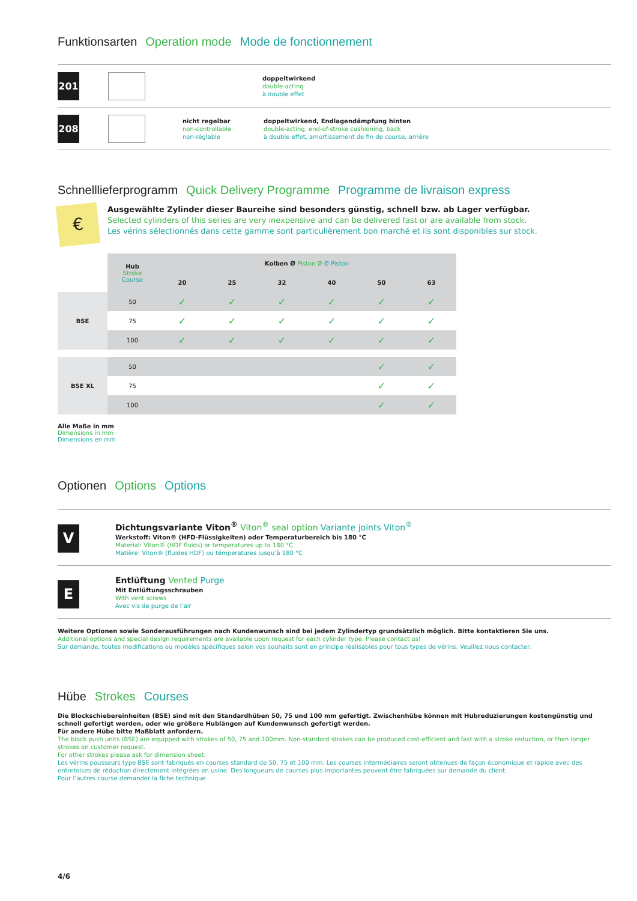Funktionsarten Operation mode Mode de fonctionnement
201
doppeltwirkend
double-acting
à double effet
208
nicht regelbar
non-controllable
non-réglable
doppeltwirkend, Endlagendämpfung hinten
double-acting, end-of-stroke cushioning, back
à double effet, amortissement de fin de course, arrière
Schnelllieferprogramm Quick Delivery Programme Programme de livraison express
€
Ausgewählte Zylinder dieser Baureihe sind besonders günstig, schnell bzw. ab Lager verfügbar.
Selected cylinders of this series are very inexpensive and can be delivered fast or are available from stock.
Les vérins sélectionnés dans cette gamme sont particulièrement bon marché et ils sont disponibles sur stock.
| | Hub Stroke Course | Kolben Ø Piston Ø Ø Piston | | | | | |
| --- | --- | --- | --- | --- | --- | --- | --- |
| | | 20 | 25 | 32 | 40 | 50 | 63 |
| BSE | 50 | ✓ | ✓ | ✓ | ✓ | ✓ | ✓ |
| | 75 | ✓ | ✓ | ✓ | ✓ | ✓ | ✓ |
| | 100 | ✓ | ✓ | ✓ | ✓ | ✓ | ✓ |
| BSE XL | 50 | | | | | ✓ | ✓ |
| | 75 | | | | | ✓ | ✓ |
| | 100 | | | | | ✓ | ✓ |
Alle Maße in mm
Dimensions in mm
Dimensions en mm
Optionen Options Options
V
Dichtungsvariante Viton<sup>®</sup> Viton<sup>®</sup> seal option Variante joints Viton<sup>®</sup>
Werkstoff: Viton® (HFD-Flüssigkeiten) oder Temperaturbereich bis 180 °C
Material: Viton® (HDF fluids) or temperatures up to 180 °C
Matière: Viton® (fluides HDF) ou témperatures jusqu‘à 180 °C
E
Entlüftung Vented Purge
Mit Entlüftungsschrauben
With vent screws
Avec vis de purge de l’air
Weitere Optionen sowie Sonderausführungen nach Kundenwunsch sind bei jedem Zylindertyp grundsätzlich möglich. Bitte kontaktieren Sie uns.
Additional options and special design requirements are available upon request for each cylinder type. Please contact us!
Sur demande, toutes modifications ou modèles spécifiques selon vos souhaits sont en principe réalisables pour tous types de vérins. Veuillez nous contacter.
Hübe Strokes Courses
Die Blockschiebereinheiten (BSE) sind mit den Standardhüben 50, 75 und 100 mm gefertigt. Zwischenhübe können mit Hubreduzierungen kostengünstig und schnell gefertigt werden, oder wie größere Hublängen auf Kundenwunsch gefertigt werden.
Für andere Hübe bitte Maßblatt anfordern.
The block push units (BSE) are equipped with strokes of 50, 75 and 100mm. Non-standard strokes can be produced cost-efficient and fast with a stroke reduction, or then longer strokes on customer request.
For other strokes please ask for dimension sheet.
Les vérins pousseurs type BSE sont fabriqués en courses standard de 50, 75 et 100 mm. Les courses intermédiaires seront obtenues de façon économique et rapide avec des entretoises de réduction directement intégrées en usine. Des longueurs de courses plus importantes peuvent être fabriquées sur demande du client.
Pour l’autres course demander la fiche technique
4/6